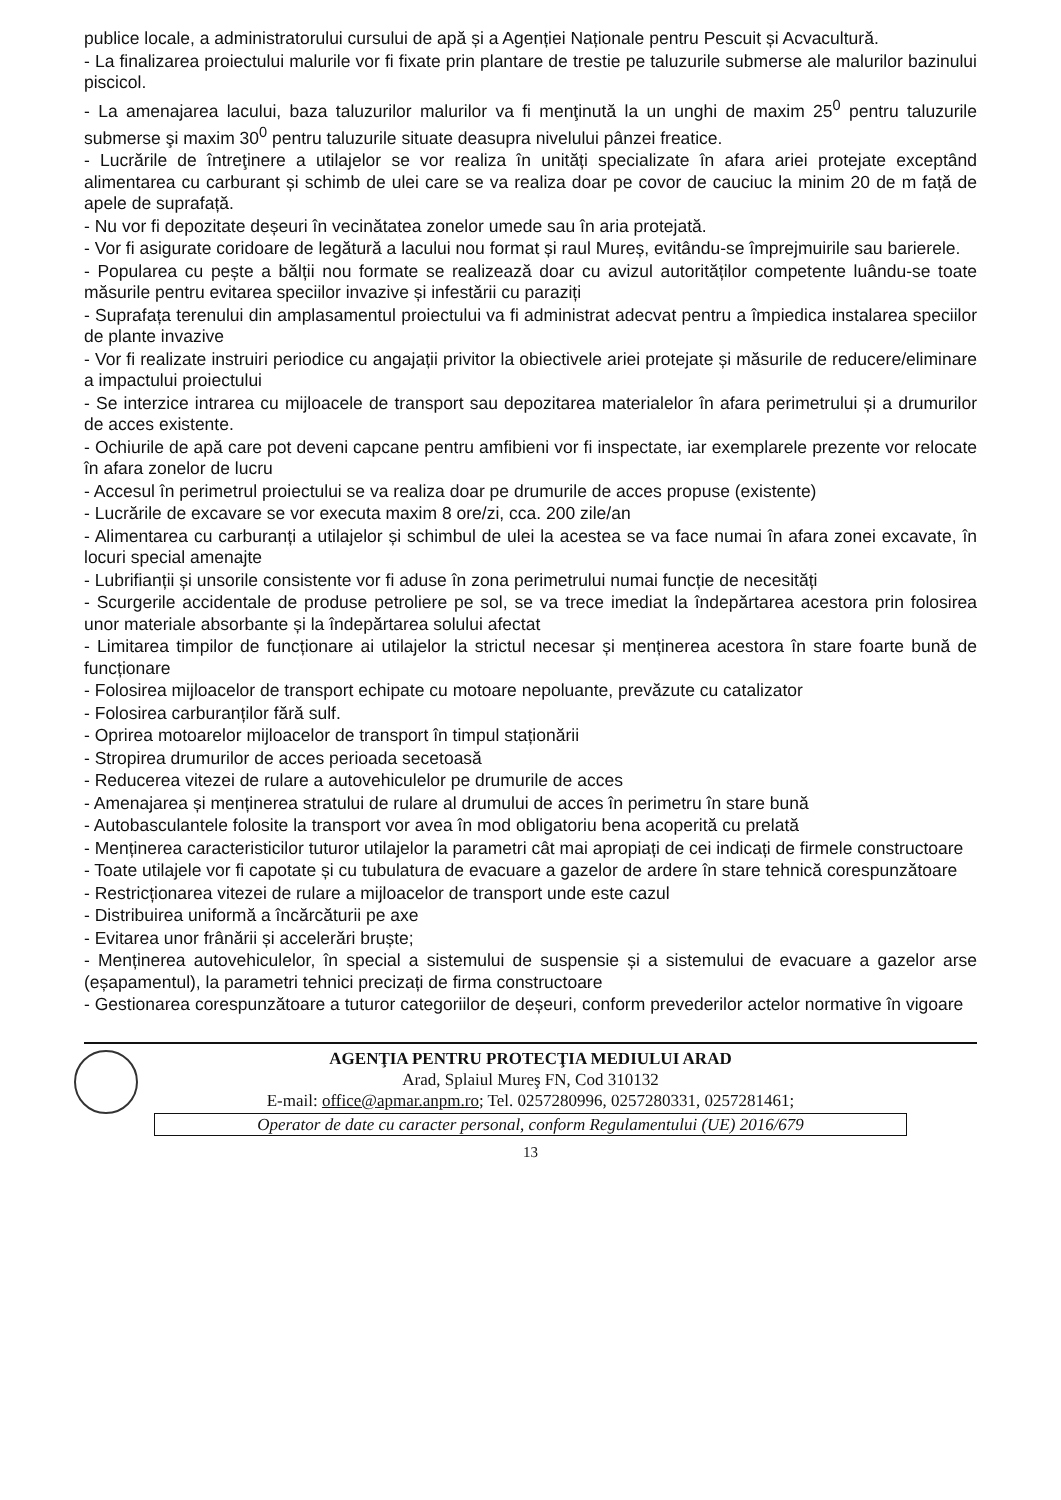publice locale, a administratorului cursului de apă și a Agenției Naționale pentru Pescuit și Acvacultură.
- La finalizarea proiectului malurile vor fi fixate prin plantare de trestie pe taluzurile submerse ale malurilor bazinului piscicol.
- La amenajarea lacului, baza taluzurilor malurilor va fi menţinută la un unghi de maxim 25<sup>0</sup> pentru taluzurile submerse şi maxim 30<sup>0</sup> pentru taluzurile situate deasupra nivelului pânzei freatice.
- Lucrările de întreţinere a utilajelor se vor realiza în unități specializate în afara ariei protejate exceptând alimentarea cu carburant și schimb de ulei care se va realiza doar pe covor de cauciuc la minim 20 de m față de apele de suprafață.
- Nu vor fi depozitate deșeuri în vecinătatea zonelor umede sau în aria protejată.
- Vor fi asigurate coridoare de legătură a lacului nou format și raul Mureș, evitându-se împrejmuirile sau barierele.
- Popularea cu pește a bălții nou formate se realizează doar cu avizul autorităților competente luându-se toate măsurile pentru evitarea speciilor invazive și infestării cu paraziți
- Suprafața terenului din amplasamentul proiectului va fi administrat adecvat pentru a împiedica instalarea speciilor de plante invazive
- Vor fi realizate instruiri periodice cu angajații privitor la obiectivele ariei protejate și măsurile de reducere/eliminare a impactului proiectului
- Se interzice intrarea cu mijloacele de transport sau depozitarea materialelor în afara perimetrului și a drumurilor de acces existente.
- Ochiurile de apă care pot deveni capcane pentru amfibieni vor fi inspectate, iar exemplarele prezente vor relocate în afara zonelor de lucru
- Accesul în perimetrul proiectului se va realiza doar pe drumurile de acces propuse (existente)
- Lucrările de excavare se vor executa maxim 8 ore/zi, cca. 200 zile/an
- Alimentarea cu carburanți a utilajelor și schimbul de ulei la acestea se va face numai în afara zonei excavate, în locuri special amenajte
- Lubrifianții și unsorile consistente vor fi aduse în zona perimetrului numai funcție de necesități
- Scurgerile accidentale de produse petroliere pe sol, se va trece imediat la îndepărtarea acestora prin folosirea unor materiale absorbante și la îndepărtarea solului afectat
- Limitarea timpilor de funcționare ai utilajelor la strictul necesar și menținerea acestora în stare foarte bună de funcționare
- Folosirea mijloacelor de transport echipate cu motoare nepoluante, prevăzute cu catalizator
- Folosirea carburanților fără sulf.
- Oprirea motoarelor mijloacelor de transport în timpul staționării
- Stropirea drumurilor de acces perioada secetoasă
- Reducerea vitezei de rulare a autovehiculelor pe drumurile de acces
- Amenajarea și menținerea stratului de rulare al drumului de acces în perimetru în stare bună
- Autobasculantele folosite la transport vor avea în mod obligatoriu bena acoperită cu prelată
- Menținerea caracteristicilor tuturor utilajelor la parametri cât mai apropiați de cei indicați de firmele constructoare
- Toate utilajele vor fi capotate și cu tubulatura de evacuare a gazelor de ardere în stare tehnică corespunzătoare
- Restricționarea vitezei de rulare a mijloacelor de transport unde este cazul
- Distribuirea uniformă a încărcăturii pe axe
- Evitarea unor frânării și accelerări bruște;
- Menținerea autovehiculelor, în special a sistemului de suspensie și a sistemului de evacuare a gazelor arse (eșapamentul), la parametri tehnici precizați de firma constructoare
- Gestionarea corespunzătoare a tuturor categoriilor de deșeuri, conform prevederilor actelor normative în vigoare
AGENŢIA PENTRU PROTECŢIA MEDIULUI ARAD
Arad, Splaiul Mureş FN, Cod 310132
E-mail: office@apmar.anpm.ro; Tel. 0257280996, 0257280331, 0257281461;
Operator de date cu caracter personal, conform Regulamentului (UE) 2016/679
13